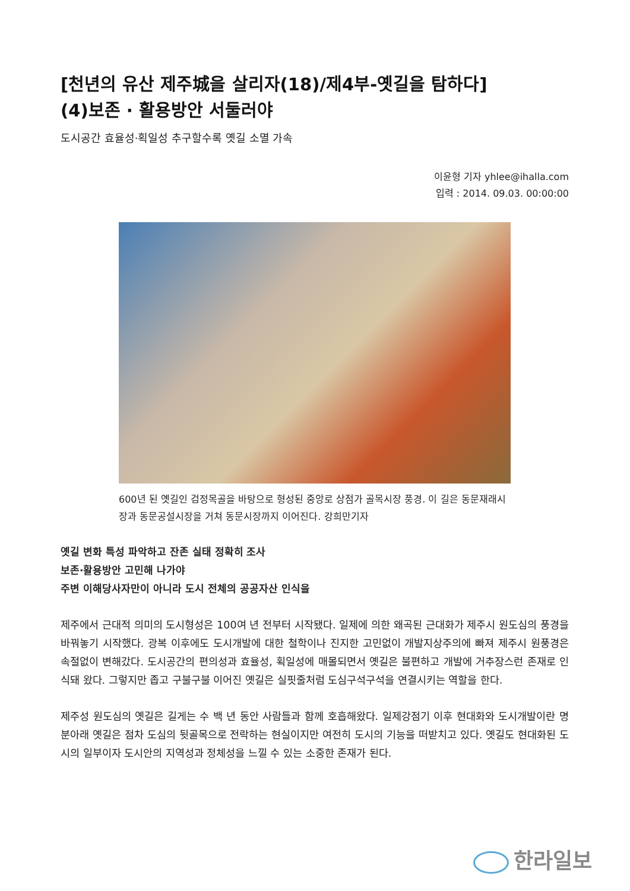[천년의 유산 제주城을 살리자(18)/제4부-옛길을 탐하다]
(4)보존 · 활용방안 서둘러야
도시공간 효율성·획일성 추구할수록 옛길 소멸 가속
이윤형 기자 yhlee@ihalla.com
입력 : 2014. 09.03. 00:00:00
600년 된 옛길인 검정목골을 바탕으로 형성된 중앙로 상점가 골목시장 풍경. 이 길은 동문재래시장과 동문공설시장을 거쳐 동문시장까지 이어진다. 강희만기자
옛길 변화 특성 파악하고 잔존 실태 정확히 조사
보존·활용방안 고민해 나가야
주변 이해당사자만이 아니라 도시 전체의 공공자산 인식을
제주에서 근대적 의미의 도시형성은 100여 년 전부터 시작됐다. 일제에 의한 왜곡된 근대화가 제주시 원도심의 풍경을 바꿔놓기 시작했다. 광복 이후에도 도시개발에 대한 철학이나 진지한 고민없이 개발지상주의에 빠져 제주시 원풍경은 속절없이 변해갔다. 도시공간의 편의성과 효율성, 획일성에 매몰되면서 옛길은 불편하고 개발에 거추장스런 존재로 인식돼 왔다. 그렇지만 좁고 구불구불 이어진 옛길은 실핏줄처럼 도심구석구석을 연결시키는 역할을 한다.
제주성 원도심의 옛길은 길게는 수 백 년 동안 사람들과 함께 호흡해왔다. 일제강점기 이후 현대화와 도시개발이란 명분아래 옛길은 점차 도심의 뒷골목으로 전락하는 현실이지만 여전히 도시의 기능을 떠받치고 있다. 옛길도 현대화된 도시의 일부이자 도시안의 지역성과 정체성을 느낄 수 있는 소중한 존재가 된다.
한라일보